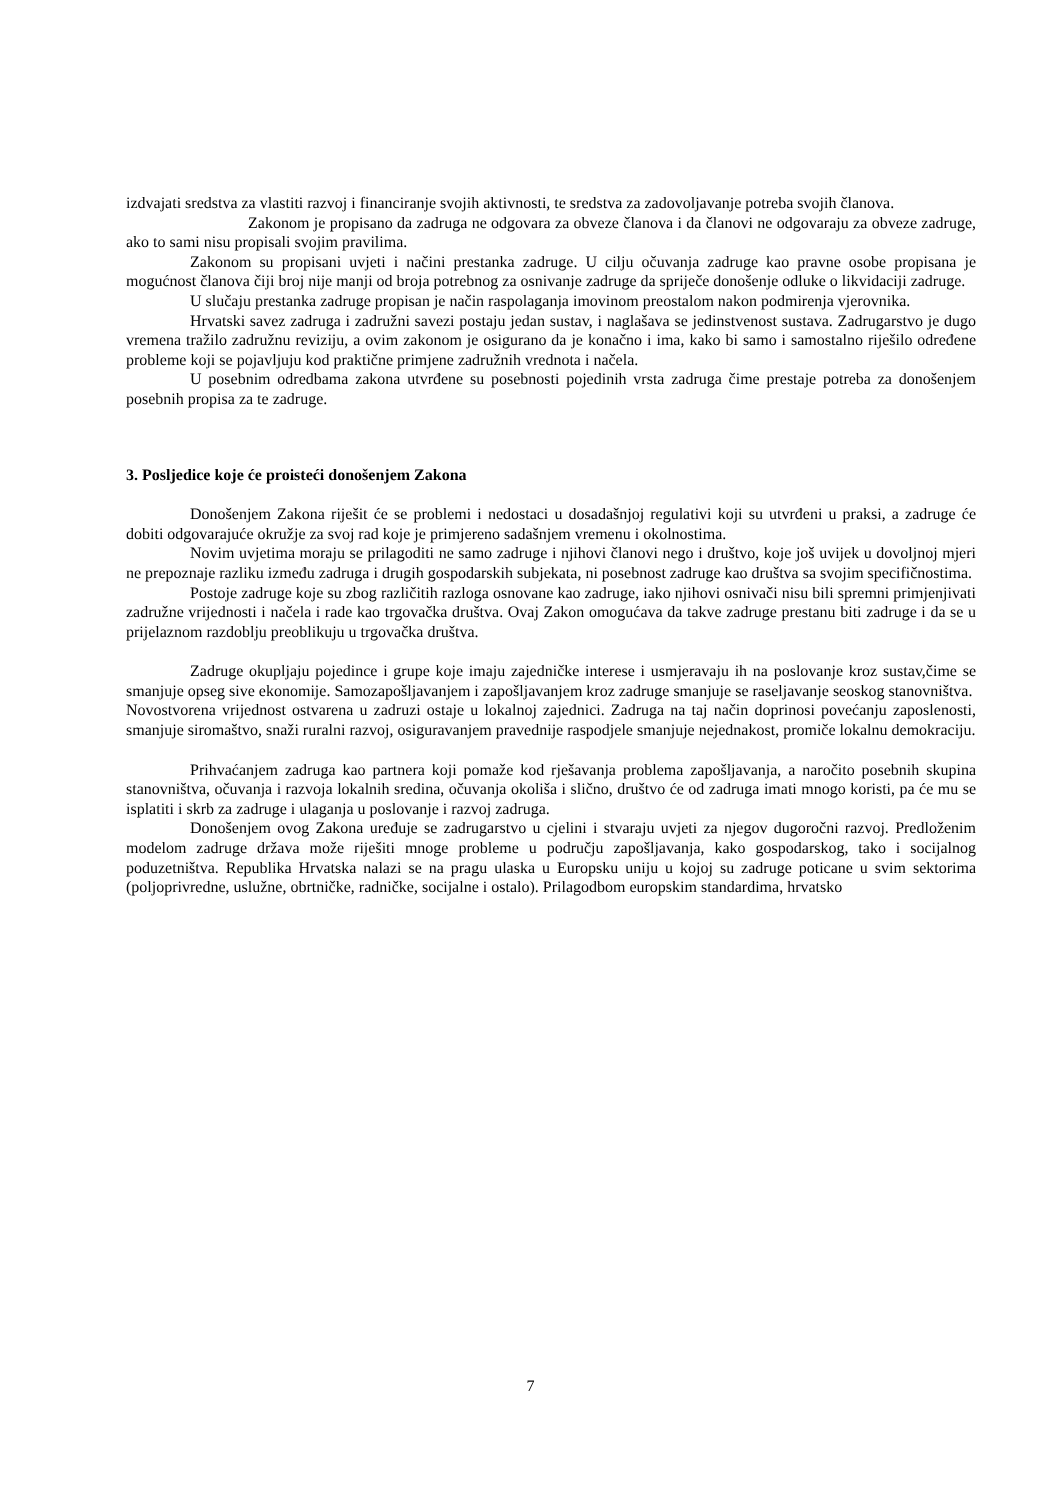izdvajati sredstva za vlastiti razvoj i financiranje svojih aktivnosti, te sredstva za zadovoljavanje potreba svojih članova.
Zakonom je propisano da zadruga ne odgovara za obveze članova i da članovi ne odgovaraju za obveze zadruge, ako to sami nisu propisali svojim pravilima.
Zakonom su propisani uvjeti i načini prestanka zadruge. U cilju očuvanja zadruge kao pravne osobe propisana je mogućnost članova čiji broj nije manji od broja potrebnog za osnivanje zadruge da spriječe donošenje odluke o likvidaciji zadruge.
U slučaju prestanka zadruge propisan je način raspolaganja imovinom preostalom nakon podmirenja vjerovnika.
Hrvatski savez zadruga i zadružni savezi postaju jedan sustav, i naglašava se jedinstvenost sustava. Zadrugarstvo je dugo vremena tražilo zadružnu reviziju, a ovim zakonom je osigurano da je konačno i ima, kako bi samo i samostalno riješilo određene probleme koji se pojavljuju kod praktične primjene zadružnih vrednota i načela.
U posebnim odredbama zakona utvrđene su posebnosti pojedinih vrsta zadruga čime prestaje potreba za donošenjem posebnih propisa za te zadruge.
3. Posljedice koje će proisteći donošenjem Zakona
Donošenjem Zakona riješit će se problemi i nedostaci u dosadašnjoj regulativi koji su utvrđeni u praksi, a zadruge će dobiti odgovarajuće okružje za svoj rad koje je primjereno sadašnjem vremenu i okolnostima.
Novim uvjetima moraju se prilagoditi ne samo zadruge i njihovi članovi nego i društvo, koje još uvijek u dovoljnoj mjeri ne prepoznaje razliku između zadruga i drugih gospodarskih subjekata, ni posebnost zadruge kao društva sa svojim specifičnostima.
Postoje zadruge koje su zbog različitih razloga osnovane kao zadruge, iako njihovi osnivači nisu bili spremni primjenjivati zadružne vrijednosti i načela i rade kao trgovačka društva. Ovaj Zakon omogućava da takve zadruge prestanu biti zadruge i da se u prijelaznom razdoblju preoblikuju u trgovačka društva.
Zadruge okupljaju pojedince i grupe koje imaju zajedničke interese i usmjeravaju ih na poslovanje kroz sustav,čime se smanjuje opseg sive ekonomije. Samozapošljavanjem i zapošljavanjem kroz zadruge smanjuje se raseljavanje seoskog stanovništva.
Novostvorena vrijednost ostvarena u zadruzi ostaje u lokalnoj zajednici. Zadruga na taj način doprinosi povećanju zaposlenosti, smanjuje siromaštvo, snaži ruralni razvoj, osiguravanjem pravednije raspodjele smanjuje nejednakost, promiče lokalnu demokraciju.
Prihvaćanjem zadruga kao partnera koji pomaže kod rješavanja problema zapošljavanja, a naročito posebnih skupina stanovništva, očuvanja i razvoja lokalnih sredina, očuvanja okoliša i slično, društvo će od zadruga imati mnogo koristi, pa će mu se isplatiti i skrb za zadruge i ulaganja u poslovanje i razvoj zadruga.
Donošenjem ovog Zakona uređuje se zadrugarstvo u cjelini i stvaraju uvjeti za njegov dugoročni razvoj. Predloženim modelom zadruge država može riješiti mnoge probleme u području zapošljavanja, kako gospodarskog, tako i socijalnog poduzetništva. Republika Hrvatska nalazi se na pragu ulaska u Europsku uniju u kojoj su zadruge poticane u svim sektorima (poljoprivredne, uslužne, obrtničke, radničke, socijalne i ostalo). Prilagodbom europskim standardima, hrvatsko
7